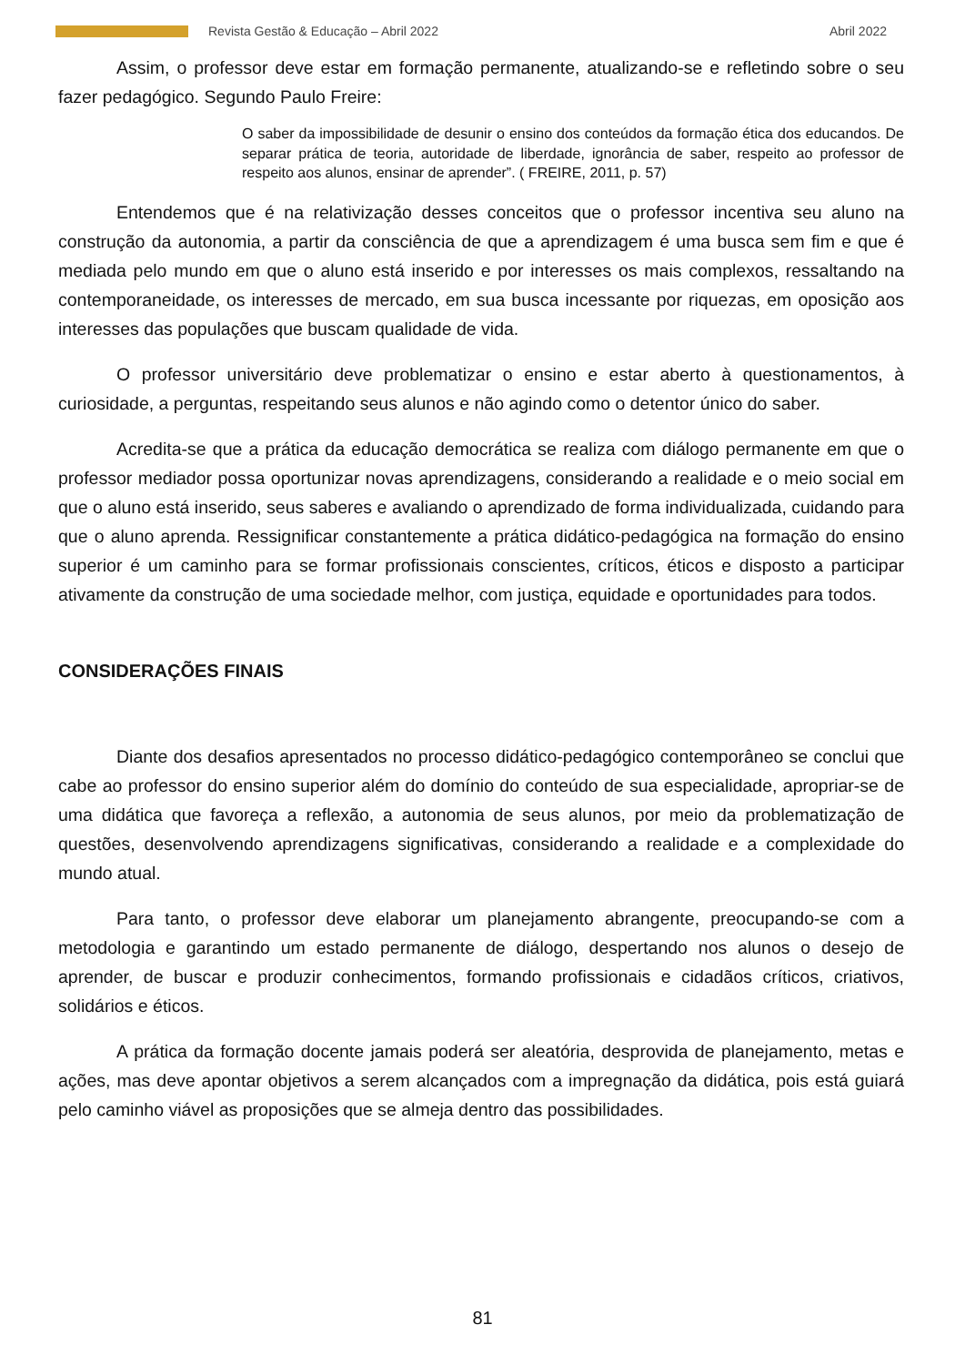Revista Gestão & Educação – Abril 2022 Abril 2022
Assim, o professor deve estar em formação permanente, atualizando-se e refletindo sobre o seu fazer pedagógico. Segundo Paulo Freire:
O saber da impossibilidade de desunir o ensino dos conteúdos da formação ética dos educandos. De separar prática de teoria, autoridade de liberdade, ignorância de saber, respeito ao professor de respeito aos alunos, ensinar de aprender”. ( FREIRE, 2011, p. 57)
Entendemos que é na relativização desses conceitos que o professor incentiva seu aluno na construção da autonomia, a partir da consciência de que a aprendizagem é uma busca sem fim e que é mediada pelo mundo em que o aluno está inserido e por interesses os mais complexos, ressaltando na contemporaneidade, os interesses de mercado, em sua busca incessante por riquezas, em oposição aos interesses das populações que buscam qualidade de vida.
O professor universitário deve problematizar o ensino e estar aberto à questionamentos, à curiosidade, a perguntas, respeitando seus alunos e não agindo como o detentor único do saber.
Acredita-se que a prática da educação democrática se realiza com diálogo permanente em que o professor mediador possa oportunizar novas aprendizagens, considerando a realidade e o meio social em que o aluno está inserido, seus saberes e avaliando o aprendizado de forma individualizada, cuidando para que o aluno aprenda. Ressignificar constantemente a prática didático-pedagógica na formação do ensino superior é um caminho para se formar profissionais conscientes, críticos, éticos e disposto a participar ativamente da construção de uma sociedade melhor, com justiça, equidade e oportunidades para todos.
CONSIDERAÇÕES FINAIS
Diante dos desafios apresentados no processo didático-pedagógico contemporâneo se conclui que cabe ao professor do ensino superior além do domínio do conteúdo de sua especialidade, apropriar-se de uma didática que favoreça a reflexão, a autonomia de seus alunos, por meio da problematização de questões, desenvolvendo aprendizagens significativas, considerando a realidade e a complexidade do mundo atual.
Para tanto, o professor deve elaborar um planejamento abrangente, preocupando-se com a metodologia e garantindo um estado permanente de diálogo, despertando nos alunos o desejo de aprender, de buscar e produzir conhecimentos, formando profissionais e cidadãos críticos, criativos, solidários e éticos.
A prática da formação docente jamais poderá ser aleatória, desprovida de planejamento, metas e ações, mas deve apontar objetivos a serem alcançados com a impregnação da didática, pois está guiará pelo caminho viável as proposições que se almeja dentro das possibilidades.
81